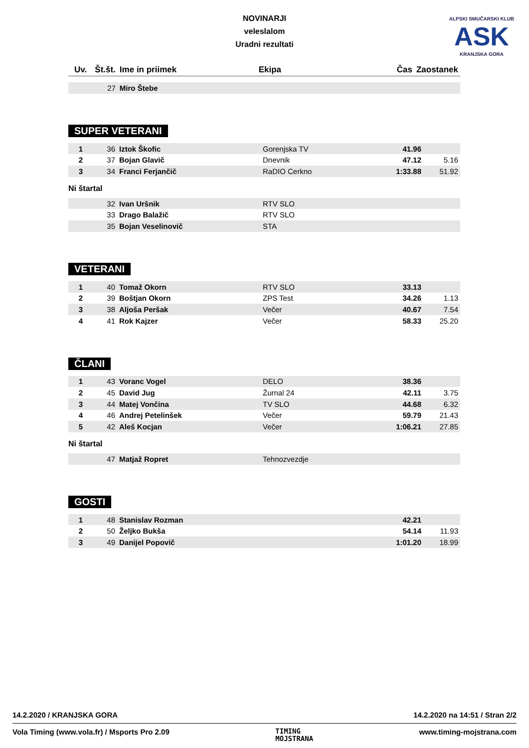NOVINARJI
veleslalom
Uradni rezultati
ALPSKI SMUČARSKI KLUB
ASK
KRANJSKA GORA
| Uv. | Št.št. | Ime in priimek | Ekipa | Čas | Zaostanek |
| --- | --- | --- | --- | --- | --- |
| | 27 | Miro Štebe | | | |
SUPER VETERANI
| 1 | 36 | Iztok Škofic | Gorenjska TV | 41.96 | |
| 2 | 37 | Bojan Glavič | Dnevnik | 47.12 | 5.16 |
| 3 | 34 | Franci Ferjančič | RaDIO Cerkno | 1:33.88 | 51.92 |
Ni štartal
| | 32 | Ivan Uršnik | RTV SLO | | |
| | 33 | Drago Balažič | RTV SLO | | |
| | 35 | Bojan Veselinovič | STA | | |
VETERANI
| 1 | 40 | Tomaž Okorn | RTV SLO | 33.13 | |
| 2 | 39 | Boštjan Okorn | ZPS Test | 34.26 | 1.13 |
| 3 | 38 | Aljoša Peršak | Večer | 40.67 | 7.54 |
| 4 | 41 | Rok Kajzer | Večer | 58.33 | 25.20 |
ČLANI
| 1 | 43 | Voranc Vogel | DELO | 38.36 | |
| 2 | 45 | David Jug | Žurnal 24 | 42.11 | 3.75 |
| 3 | 44 | Matej Vončina | TV SLO | 44.68 | 6.32 |
| 4 | 46 | Andrej Petelinšek | Večer | 59.79 | 21.43 |
| 5 | 42 | Aleš Kocjan | Večer | 1:06.21 | 27.85 |
Ni štartal
| | 47 | Matjaž Ropret | Tehnozvezdje | | |
GOSTI
| 1 | 48 | Stanislav Rozman | | 42.21 | |
| 2 | 50 | Željko Bukša | | 54.14 | 11.93 |
| 3 | 49 | Danijel Popovič | | 1:01.20 | 18.99 |
14.2.2020 / KRANJSKA GORA 14.2.2020 na 14:51 / Stran 2/2
Vola Timing (www.vola.fr) / Msports Pro 2.09 TIMING
MOJSTRANA www.timing-mojstrana.com